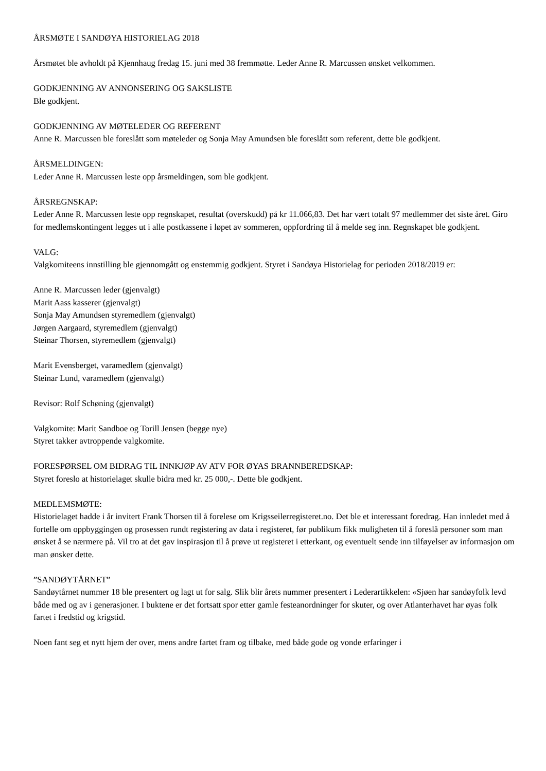ÅRSMØTE I SANDØYA HISTORIELAG 2018
Årsmøtet ble avholdt på Kjennhaug fredag 15. juni med 38 fremmøtte. Leder Anne R. Marcussen ønsket velkommen.
GODKJENNING AV ANNONSERING OG SAKSLISTE
Ble godkjent.
GODKJENNING AV MØTELEDER OG REFERENT
Anne R. Marcussen ble foreslått som møteleder og Sonja May Amundsen ble foreslått som referent, dette ble godkjent.
ÅRSMELDINGEN:
Leder Anne R. Marcussen leste opp årsmeldingen, som ble godkjent.
ÅRSREGNSKAP:
Leder Anne R. Marcussen leste opp regnskapet, resultat (overskudd) på kr 11.066,83. Det har vært totalt 97 medlemmer det siste året. Giro for medlemskontingent legges ut i alle postkassene i løpet av sommeren, oppfordring til å melde seg inn. Regnskapet ble godkjent.
VALG:
Valgkomiteens innstilling ble gjennomgått og enstemmig godkjent. Styret i Sandøya Historielag for perioden 2018/2019 er:
Anne R. Marcussen leder (gjenvalgt)
Marit Aass kasserer (gjenvalgt)
Sonja May Amundsen styremedlem (gjenvalgt)
Jørgen Aargaard, styremedlem (gjenvalgt)
Steinar Thorsen, styremedlem (gjenvalgt)
Marit Evensberget, varamedlem (gjenvalgt)
Steinar Lund, varamedlem (gjenvalgt)
Revisor: Rolf Schøning (gjenvalgt)
Valgkomite: Marit Sandboe og Torill Jensen (begge nye)
Styret takker avtroppende valgkomite.
FORESPØRSEL OM BIDRAG TIL INNKJØP AV ATV FOR ØYAS BRANNBEREDSKAP:
Styret foreslo at historielaget skulle bidra med kr. 25 000,-. Dette ble godkjent.
MEDLEMSMØTE:
Historielaget hadde i år invitert Frank Thorsen til å forelese om Krigsseilerregisteret.no. Det ble et interessant foredrag. Han innledet med å fortelle om oppbyggingen og prosessen rundt registering av data i registeret, før publikum fikk muligheten til å foreslå personer som man ønsket å se nærmere på. Vil tro at det gav inspirasjon til å prøve ut registeret i etterkant, og eventuelt sende inn tilføyelser av informasjon om man ønsker dette.
”SANDØYTÅRNET”
Sandøytårnet nummer 18 ble presentert og lagt ut for salg. Slik blir årets nummer presentert i Lederartikkelen: «Sjøen har sandøyfolk levd både med og av i generasjoner. I buktene er det fortsatt spor etter gamle festeanordninger for skuter, og over Atlanterhavet har øyas folk fartet i fredstid og krigstid.
Noen fant seg et nytt hjem der over, mens andre fartet fram og tilbake, med både gode og vonde erfaringer i